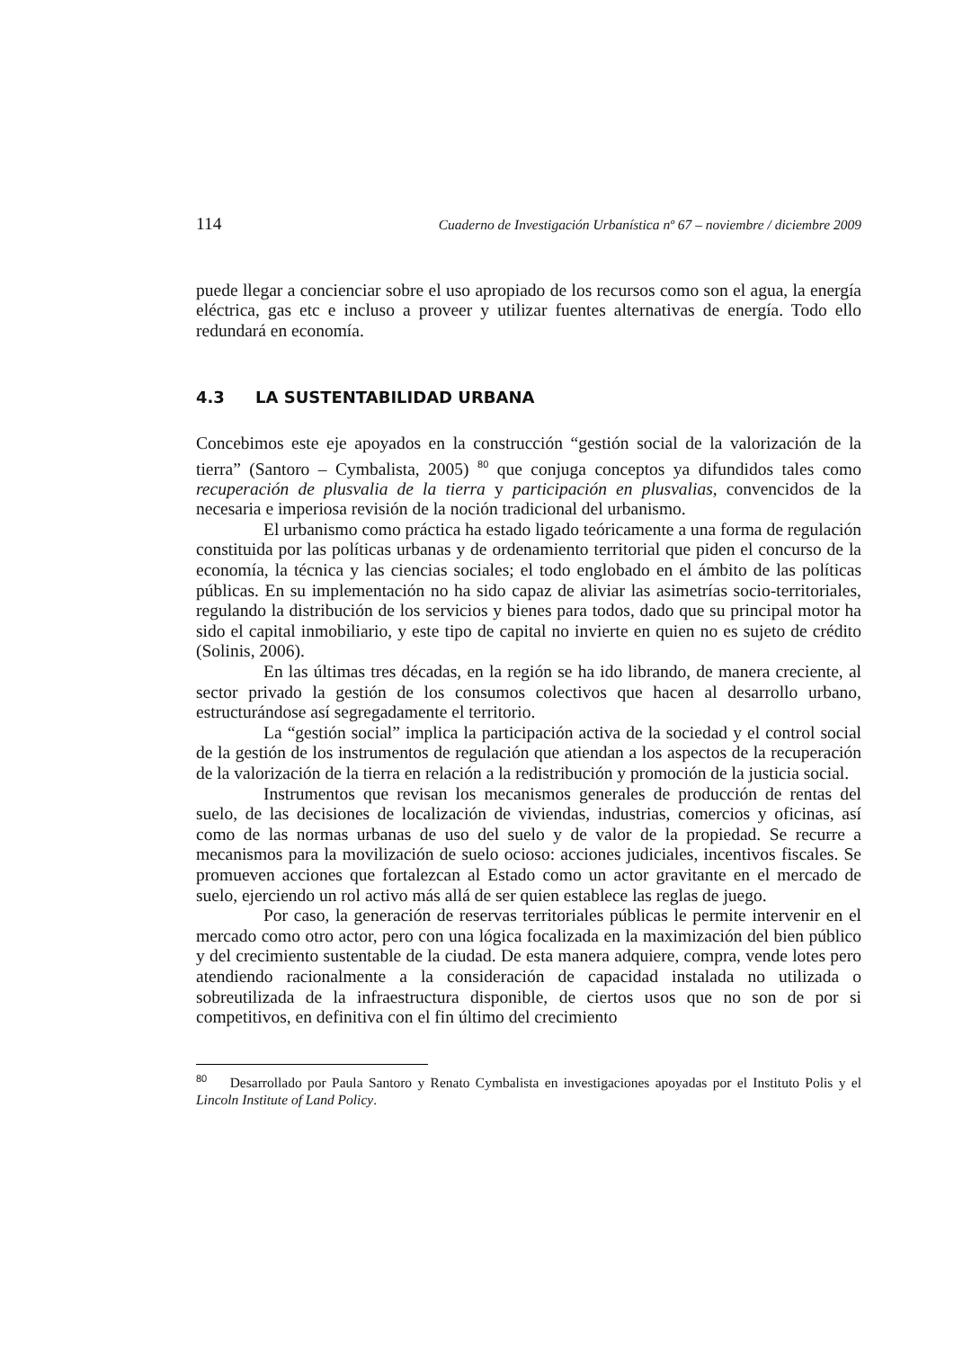114 Cuaderno de Investigación Urbanística nº 67 – noviembre / diciembre 2009
puede llegar a concienciar sobre el uso apropiado de los recursos como son el agua, la energía eléctrica, gas etc e incluso a proveer y utilizar fuentes alternativas de energía. Todo ello redundará en economía.
4.3 LA SUSTENTABILIDAD URBANA
Concebimos este eje apoyados en la construcción “gestión social de la valorización de la tierra” (Santoro – Cymbalista, 2005) <sup>80</sup> que conjuga conceptos ya difundidos tales como recuperación de plusvalia de la tierra y participación en plusvalias, convencidos de la necesaria e imperiosa revisión de la noción tradicional del urbanismo.
El urbanismo como práctica ha estado ligado teóricamente a una forma de regulación constituida por las políticas urbanas y de ordenamiento territorial que piden el concurso de la economía, la técnica y las ciencias sociales; el todo englobado en el ámbito de las políticas públicas. En su implementación no ha sido capaz de aliviar las asimetrías socio-territoriales, regulando la distribución de los servicios y bienes para todos, dado que su principal motor ha sido el capital inmobiliario, y este tipo de capital no invierte en quien no es sujeto de crédito (Solinis, 2006).
En las últimas tres décadas, en la región se ha ido librando, de manera creciente, al sector privado la gestión de los consumos colectivos que hacen al desarrollo urbano, estructurándose así segregadamente el territorio.
La “gestión social” implica la participación activa de la sociedad y el control social de la gestión de los instrumentos de regulación que atiendan a los aspectos de la recuperación de la valorización de la tierra en relación a la redistribución y promoción de la justicia social.
Instrumentos que revisan los mecanismos generales de producción de rentas del suelo, de las decisiones de localización de viviendas, industrias, comercios y oficinas, así como de las normas urbanas de uso del suelo y de valor de la propiedad. Se recurre a mecanismos para la movilización de suelo ocioso: acciones judiciales, incentivos fiscales. Se promueven acciones que fortalezcan al Estado como un actor gravitante en el mercado de suelo, ejerciendo un rol activo más allá de ser quien establece las reglas de juego.
Por caso, la generación de reservas territoriales públicas le permite intervenir en el mercado como otro actor, pero con una lógica focalizada en la maximización del bien público y del crecimiento sustentable de la ciudad. De esta manera adquiere, compra, vende lotes pero atendiendo racionalmente a la consideración de capacidad instalada no utilizada o sobreutilizada de la infraestructura disponible, de ciertos usos que no son de por si competitivos, en definitiva con el fin último del crecimiento
<sup>80</sup> Desarrollado por Paula Santoro y Renato Cymbalista en investigaciones apoyadas por el Instituto Polis y el Lincoln Institute of Land Policy.